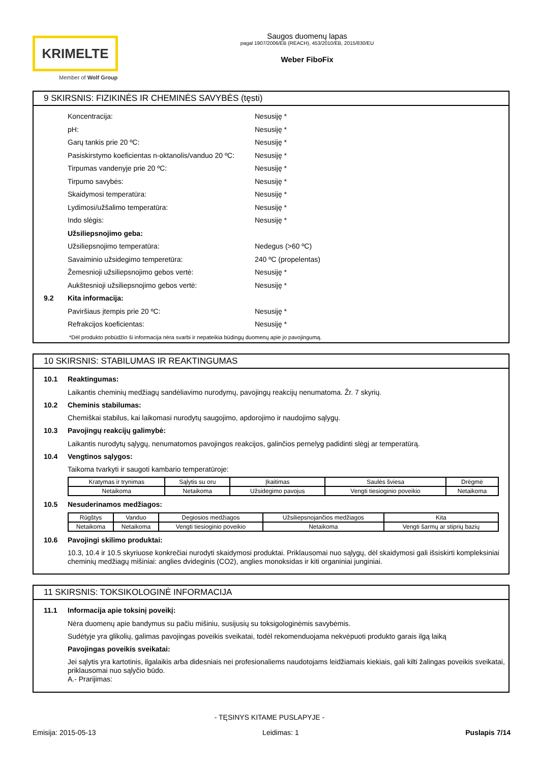KRIMELTE
Member of Wolf Group
Saugos duomenų lapas
pagal 1907/2006/EB (REACH), 453/2010/EB, 2015/830/EU
Weber FiboFix
9 SKIRSNIS: FIZIKINĖS IR CHEMINĖS SAVYBĖS (tęsti)
Koncentracija: Nesusiję *
pH: Nesusiję *
Garų tankis prie 20 ºC: Nesusiję *
Pasiskirstymo koeficientas n-oktanolis/vanduo 20 ºC: Nesusiję *
Tirpumas vandenyje prie 20 ºC: Nesusiję *
Tirpumo savybės: Nesusiję *
Skaidymosi temperatūra: Nesusiję *
Lydimosi/užšalimo temperatūra: Nesusiję *
Indo slėgis: Nesusiję *
Užsiliepsnojimo geba:
Užsiliepsnojimo temperatūra: Nedegus (>60 ºC)
Savaiminio užsidegimo temperetūra: 240 ºC (propelentas)
Žemesnioji užsiliepsnojimo gebos vertė: Nesusiję *
Aukštesnioji užsiliepsnojimo gebos vertė: Nesusiję *
9.2 Kita informacija:
Paviršiaus įtempis prie 20 ºC: Nesusiję *
Refrakcijos koeficientas: Nesusiję *
*Dėl produkto pobūdžio ši informacija nėra svarbi ir nepateikia būdingų duomenų apie jo pavojingumą.
10 SKIRSNIS: STABILUMAS IR REAKTINGUMAS
10.1 Reaktingumas:
Laikantis cheminių medžiagų sandėliavimo nurodymų, pavojingų reakcijų nenumatoma. Žr. 7 skyrių.
10.2 Cheminis stabilumas:
Chemiškai stabilus, kai laikomasi nurodytų saugojimo, apdorojimo ir naudojimo sąlygų.
10.3 Pavojingų reakcijų galimybė:
Laikantis nurodytų sąlygų, nenumatomos pavojingos reakcijos, galinčios pernelyg padidinti slėgį ar temperatūrą.
10.4 Vengtinos sąlygos:
Taikoma tvarkyti ir saugoti kambario temperatūroje:
| Kratymas ir trynimas | Sąlytis su oru | Įkaitimas | Saulės šviesa | Drėgmė |
| Netaikoma | Netaikoma | Užsidegimo pavojus | Vengti tiesioginio poveikio | Netaikoma |
10.5 Nesuderinamos medžiagos:
| Rūgštys | Vanduo | Degiosios medžiagos | Užsiliepsnojančios medžiagos | Kita |
| Netaikoma | Netaikoma | Vengti tiesioginio poveikio | Netaikoma | Vengti šarmų ar stiprių bazių |
10.6 Pavojingi skilimo produktai:
10.3, 10.4 ir 10.5 skyriuose konkrečiai nurodyti skaidymosi produktai. Priklausomai nuo sąlygų, dėl skaidymosi gali išsiskirti kompleksiniai cheminių medžiagų mišiniai: anglies dvideginis (CO2), anglies monoksidas ir kiti organiniai junginiai.
11 SKIRSNIS: TOKSIKOLOGINĖ INFORMACIJA
11.1 Informacija apie toksinį poveikį:
Nėra duomenų apie bandymus su pačiu mišiniu, susijusių su toksigologinėmis savybėmis.
Sudėtyje yra glikolių, galimas pavojingas poveikis sveikatai, todėl rekomenduojama nekvėpuoti produkto garais ilgą laiką
Pavojingas poveikis sveikatai:
Jei sąlytis yra kartotinis, ilgalaikis arba didesniais nei profesionaliems naudotojams leidžiamais kiekiais, gali kilti žalingas poveikis sveikatai, priklausomai nuo sąlyčio būdo.
A.- Prarijimas:
- TĘSINYS KITAME PUSLAPYJE -
Emisija: 2015-05-13 Leidimas: 1 Puslapis 7/14